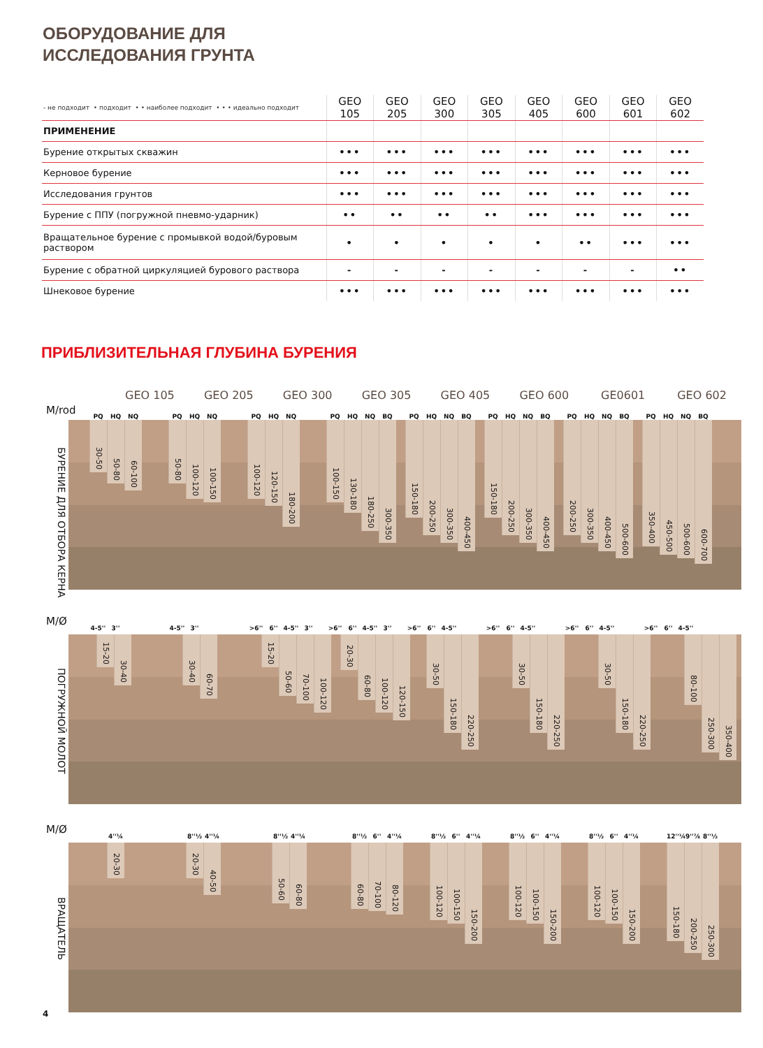ОБОРУДОВАНИЕ ДЛЯ
ИССЛЕДОВАНИЯ ГРУНТА
| - не подходит • подходит • • наиболее подходит • • • идеально подходит | GEO 105 | GEO 205 | GEO 300 | GEO 305 | GEO 405 | GEO 600 | GEO 601 | GEO 602 |
| --- | --- | --- | --- | --- | --- | --- | --- | --- |
| ПРИМЕНЕНИЕ | | | | | | | | |
| Бурение открытых скважин | ••• | ••• | ••• | ••• | ••• | ••• | ••• | ••• |
| Керновое бурение | ••• | ••• | ••• | ••• | ••• | ••• | ••• | ••• |
| Исследования грунтов | ••• | ••• | ••• | ••• | ••• | ••• | ••• | ••• |
| Бурение с ППУ (погружной пневмо-ударник) | •• | •• | •• | •• | ••• | ••• | ••• | ••• |
| Вращательное бурение с промывкой водой/буровым раствором | • | • | • | • | • | •• | ••• | ••• |
| Бурение с обратной циркуляцией бурового раствора | - | - | - | - | - | - | - | •• |
| Шнековое бурение | ••• | ••• | ••• | ••• | ••• | ••• | ••• | ••• |
ПРИБЛИЗИТЕЛЬНАЯ ГЛУБИНА БУРЕНИЯ
GEO 105 GEO 205 GEO 300 GEO 305 GEO 405 GEO 600 GE0601 GEO 602
М/rod
PQ HQ NQ PQ HQ NQ PQ HQ NQ PQ HQ NQ BQ PQ HQ NQ BQ PQ HQ NQ BQ PQ HQ NQ BQ PQ HQ NQ BQ
БУРЕНИЕ ДЛЯ ОТБОРА КЕРНА
30-50
50-80
60-100
50-80
100-120
100-150
100-120
120-150
180-200
100-150
130-180
180-250
300-350
150-180
200-250
300-350
400-450
150-180
200-250
300-350
400-450
200-250
300-350
400-450
500-600
350-400
450-500
500-600
600-700
М/Ø
4-5'' 3'' 4-5'' 3'' >6'' 6'' 4-5'' 3''
>6'' 6'' 4-5'' 3''
>6'' 6'' 4-5''
>6'' 6'' 4-5''
>6'' 6'' 4-5''
>6'' 6'' 4-5''
ПОГРУЖНОЙ МОЛОТ
15-20
30-40
30-40
60-70
15-20
50-60
70-100
100-120
20-30
60-80
100-120
120-150
30-50
150-180
220-250
30-50
150-180
220-250
30-50
150-180
220-250
80-100
250-300
350-400
М/Ø
4''¼ 8''½ 4''¼ 8''½ 4''¼ 8''½ 6'' 4''¼
8''½ 6'' 4''¼
8''½ 6'' 4''¼
8''½ 6'' 4''¼
12''¼ 9''⅞ 8''½
ВРАЩАТЕЛЬ
20-30
20-30
40-50
50-60
60-80
60-80
70-100
80-120
100-120
100-150
150-200
100-120
100-150
150-200
100-120
100-150
150-200
150-180
200-250
250-300
4